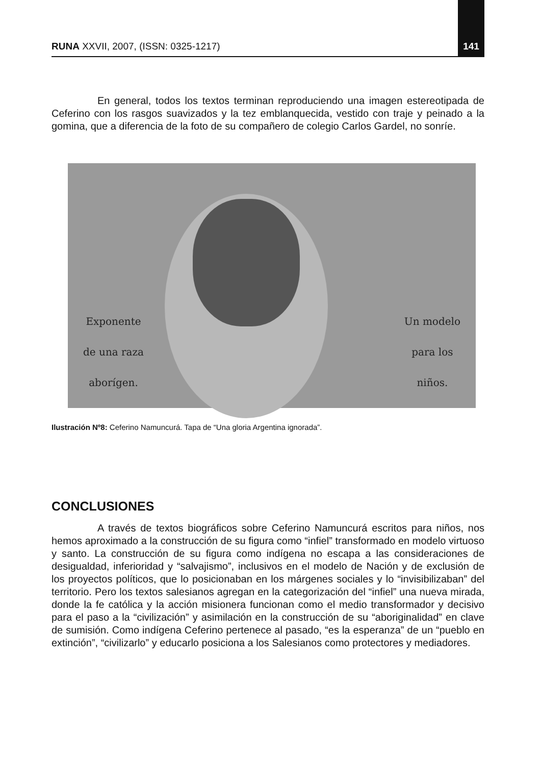RUNA XXVII, 2007, (ISSN: 0325-1217) 141
En general, todos los textos terminan reproduciendo una imagen estereotipada de Ceferino con los rasgos suavizados y la tez emblanquecida, vestido con traje y peinado a la gomina, que a diferencia de la foto de su compañero de colegio Carlos Gardel, no sonríe.
Exponente
de una raza
aborígen.
Un modelo
para los
niños.
Ilustración Nº8: Ceferino Namuncurá. Tapa de “Una gloria Argentina ignorada”.
CONCLUSIONES
A través de textos biográficos sobre Ceferino Namuncurá escritos para niños, nos hemos aproximado a la construcción de su figura como “infiel” transformado en modelo virtuoso y santo. La construcción de su figura como indígena no escapa a las consideraciones de desigualdad, inferioridad y “salvajismo”, inclusivos en el modelo de Nación y de exclusión de los proyectos políticos, que lo posicionaban en los márgenes sociales y lo “invisibilizaban” del territorio. Pero los textos salesianos agregan en la categorización del “infiel” una nueva mirada, donde la fe católica y la acción misionera funcionan como el medio transformador y decisivo para el paso a la “civilización” y asimilación en la construcción de su “aboriginalidad” en clave de sumisión. Como indígena Ceferino pertenece al pasado, “es la esperanza” de un “pueblo en extinción”, “civilizarlo” y educarlo posiciona a los Salesianos como protectores y mediadores.